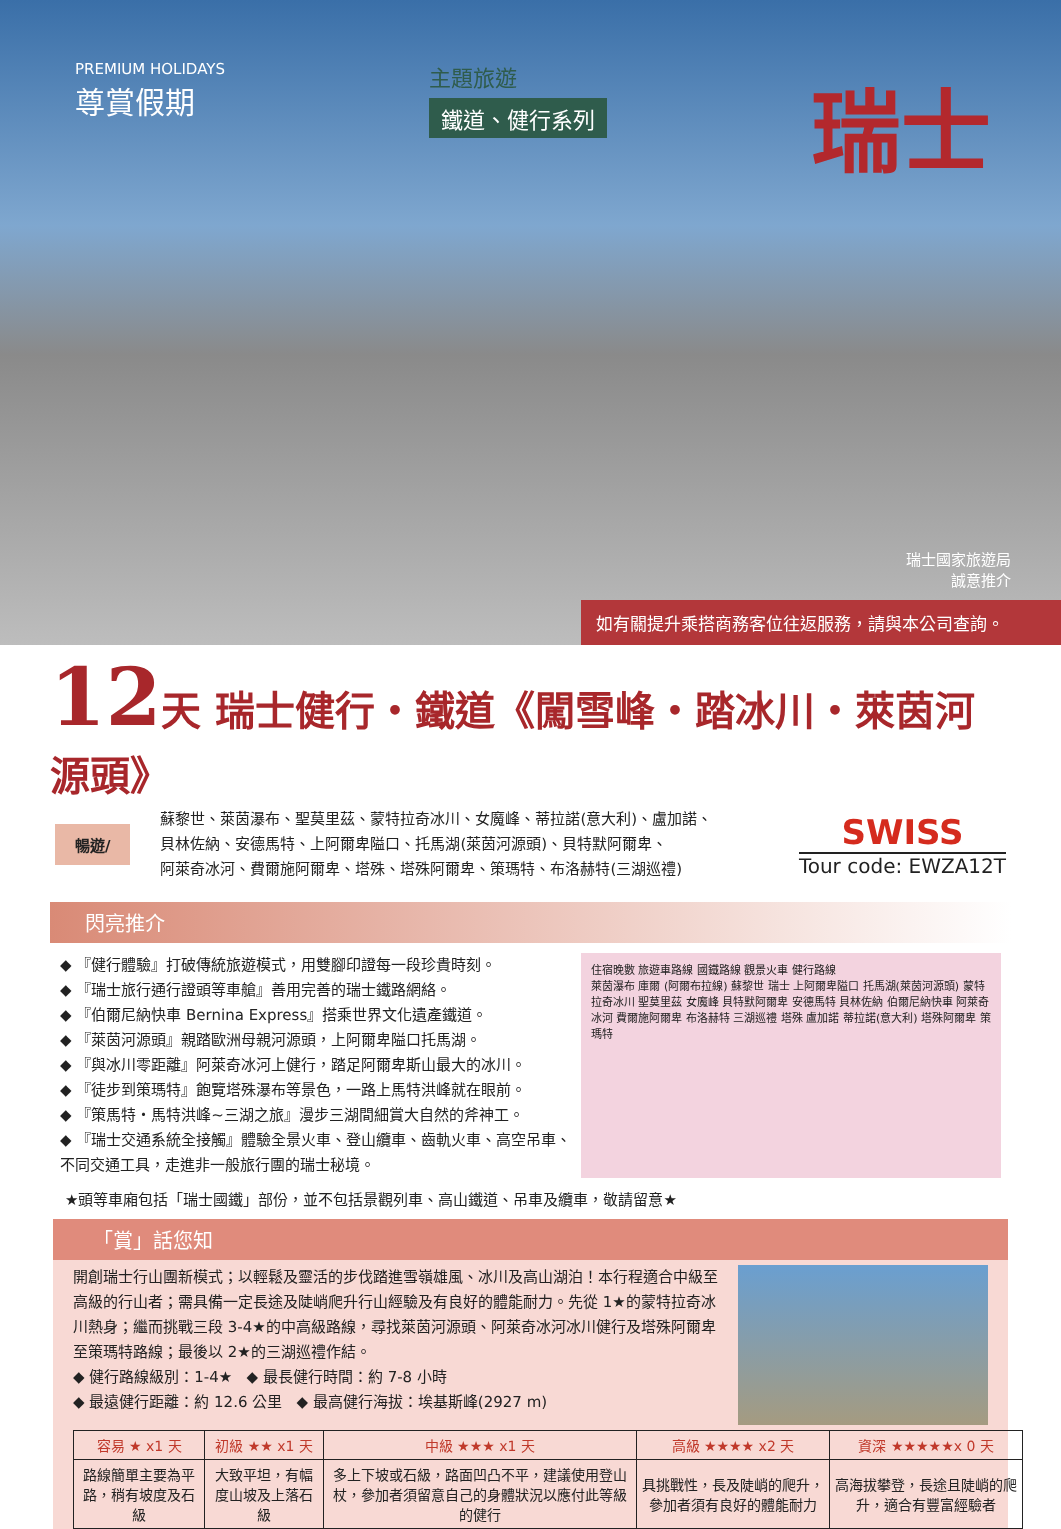PREMIUM HOLIDAYS
尊賞假期
主題旅遊
鐵道、健行系列
瑞士
瑞士國家旅遊局
誠意推介
如有關提升乘搭商務客位往返服務，請與本公司查詢。
12天 瑞士健行・鐵道《闖雪峰・踏冰川・萊茵河源頭》
暢遊/
蘇黎世、萊茵瀑布、聖莫里茲、蒙特拉奇冰川、女魔峰、蒂拉諾(意大利)、盧加諾、
貝林佐納、安德馬特、上阿爾卑隘口、托馬湖(萊茵河源頭)、貝特默阿爾卑、
阿萊奇冰河、費爾施阿爾卑、塔殊、塔殊阿爾卑、策瑪特、布洛赫特(三湖巡禮)
SWISS
Tour code: EWZA12T
閃亮推介
◆ 『健行體驗』打破傳統旅遊模式，用雙腳印證每一段珍貴時刻。
◆ 『瑞士旅行通行證頭等車艙』善用完善的瑞士鐵路網絡。
◆ 『伯爾尼納快車 Bernina Express』搭乘世界文化遺產鐵道。
◆ 『萊茵河源頭』親踏歐洲母親河源頭，上阿爾卑隘口托馬湖。
◆ 『與冰川零距離』阿萊奇冰河上健行，踏足阿爾卑斯山最大的冰川。
◆ 『徒步到策瑪特』飽覽塔殊瀑布等景色，一路上馬特洪峰就在眼前。
◆ 『策馬特・馬特洪峰~三湖之旅』漫步三湖間細賞大自然的斧神工。
◆ 『瑞士交通系統全接觸』體驗全景火車、登山纜車、齒軌火車、高空吊車、不同交通工具，走進非一般旅行團的瑞士秘境。
住宿晚數 旅遊車路線 國鐵路線 觀景火車 健行路線
萊茵瀑布 庫爾 (阿爾布拉線) 蘇黎世 瑞士 上阿爾卑隘口 托馬湖(萊茵河源頭) 蒙特拉奇冰川 聖莫里茲 女魔峰 貝特默阿爾卑 安德馬特 貝林佐納 伯爾尼納快車 阿萊奇冰河 費爾施阿爾卑 布洛赫特 三湖巡禮 塔殊 盧加諾 蒂拉諾(意大利) 塔殊阿爾卑 策瑪特
★頭等車廂包括「瑞士國鐵」部份，並不包括景觀列車、高山鐵道、吊車及纜車，敬請留意★
「賞」話您知
開創瑞士行山團新模式；以輕鬆及靈活的步伐踏進雪嶺雄風、冰川及高山湖泊！本行程適合中級至高級的行山者；需具備一定長途及陡峭爬升行山經驗及有良好的體能耐力。先從 1★的蒙特拉奇冰川熱身；繼而挑戰三段 3-4★的中高級路線，尋找萊茵河源頭、阿萊奇冰河冰川健行及塔殊阿爾卑至策瑪特路線；最後以 2★的三湖巡禮作結。
◆ 健行路線級別：1-4★ ◆ 最長健行時間：約 7-8 小時
◆ 最遠健行距離：約 12.6 公里 ◆ 最高健行海拔：埃基斯峰(2927 m)
| 容易 ★ x1 天 | 初級 ★★ x1 天 | 中級 ★★★ x1 天 | 高級 ★★★★ x2 天 | 資深 ★★★★★x 0 天 |
| --- | --- | --- | --- | --- |
| 路線簡單主要為平路，稍有坡度及石級 | 大致平坦，有幅度山坡及上落石級 | 多上下坡或石級，路面凹凸不平，建議使用登山杖，參加者須留意自己的身體狀況以應付此等級的健行 | 具挑戰性，長及陡峭的爬升，參加者須有良好的體能耐力 | 高海拔攀登，長途且陡峭的爬升，適合有豐富經驗者 |